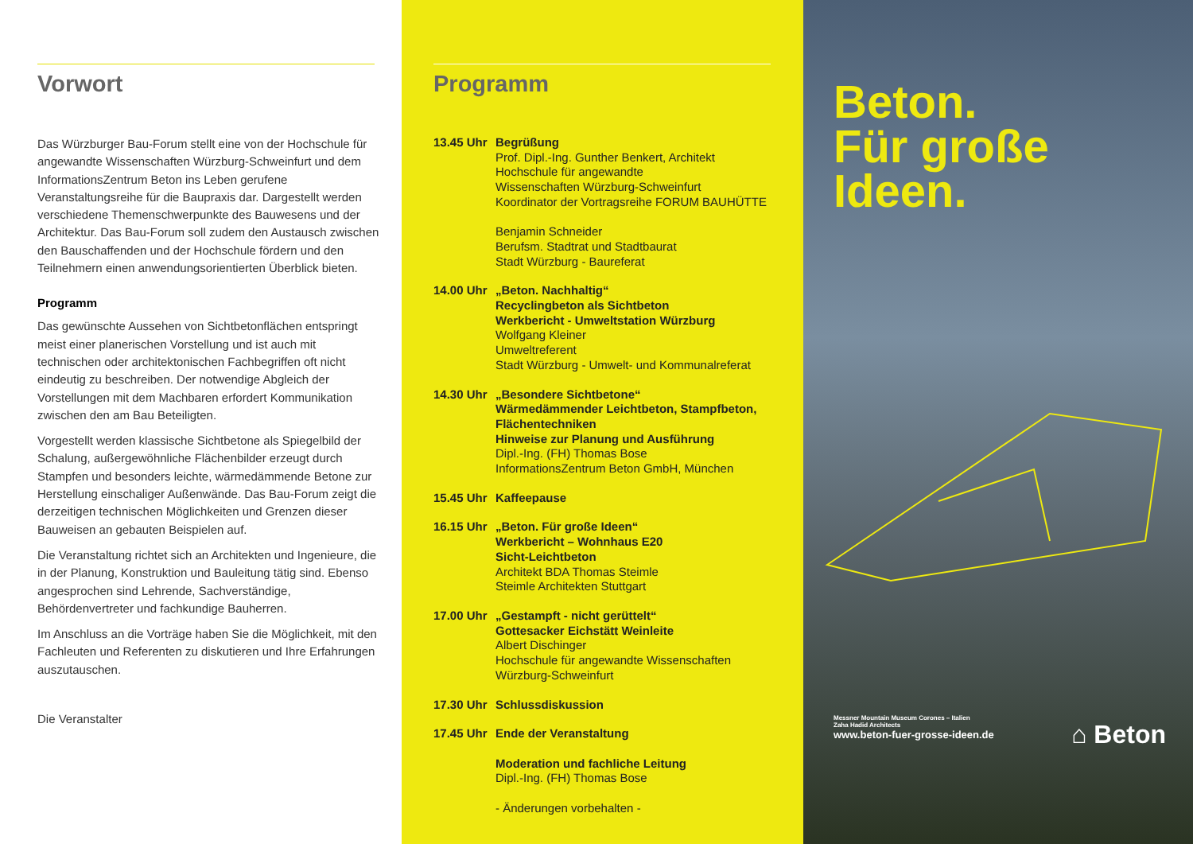Vorwort
Das Würzburger Bau-Forum stellt eine von der Hochschule für angewandte Wissenschaften Würzburg-Schweinfurt und dem InformationsZentrum Beton ins Leben gerufene Veranstaltungsreihe für die Baupraxis dar. Dargestellt werden verschiedene Themenschwerpunkte des Bauwesens und der Architektur. Das Bau-Forum soll zudem den Austausch zwischen den Bauschaffenden und der Hochschule fördern und den Teilnehmern einen anwendungsorientierten Überblick bieten.
Programm
Das gewünschte Aussehen von Sichtbetonflächen entspringt meist einer planerischen Vorstellung und ist auch mit technischen oder architektonischen Fachbegriffen oft nicht eindeutig zu beschreiben. Der notwendige Abgleich der Vorstellungen mit dem Machbaren erfordert Kommunikation zwischen den am Bau Beteiligten.
Vorgestellt werden klassische Sichtbetone als Spiegelbild der Schalung, außergewöhnliche Flächenbilder erzeugt durch Stampfen und besonders leichte, wärmedämmende Betone zur Herstellung einschaliger Außenwände. Das Bau-Forum zeigt die derzeitigen technischen Möglichkeiten und Grenzen dieser Bauweisen an gebauten Beispielen auf.
Die Veranstaltung richtet sich an Architekten und Ingenieure, die in der Planung, Konstruktion und Bauleitung tätig sind. Ebenso angesprochen sind Lehrende, Sachverständige, Behördenvertreter und fachkundige Bauherren.
Im Anschluss an die Vorträge haben Sie die Möglichkeit, mit den Fachleuten und Referenten zu diskutieren und Ihre Erfahrungen auszutauschen.
Die Veranstalter
Programm
13.45 Uhr
Begrüßung
Prof. Dipl.-Ing. Gunther Benkert, Architekt
Hochschule für angewandte
Wissenschaften Würzburg-Schweinfurt
Koordinator der Vortragsreihe FORUM BAUHÜTTE
Benjamin Schneider
Berufsm. Stadtrat und Stadtbaurat
Stadt Würzburg - Baureferat
14.00 Uhr
„Beton. Nachhaltig“
Recyclingbeton als Sichtbeton
Werkbericht - Umweltstation Würzburg
Wolfgang Kleiner
Umweltreferent
Stadt Würzburg - Umwelt- und Kommunalreferat
14.30 Uhr
„Besondere Sichtbetone“
Wärmedämmender Leichtbeton, Stampfbeton, Flächentechniken
Hinweise zur Planung und Ausführung
Dipl.-Ing. (FH) Thomas Bose
InformationsZentrum Beton GmbH, München
15.45 Uhr
Kaffeepause
16.15 Uhr
„Beton. Für große Ideen“
Werkbericht – Wohnhaus E20
Sicht-Leichtbeton
Architekt BDA Thomas Steimle
Steimle Architekten Stuttgart
17.00 Uhr
„Gestampft - nicht gerüttelt“
Gottesacker Eichstätt Weinleite
Albert Dischinger
Hochschule für angewandte Wissenschaften
Würzburg-Schweinfurt
17.30 Uhr
Schlussdiskussion
17.45 Uhr
Ende der Veranstaltung
Moderation und fachliche Leitung
Dipl.-Ing. (FH) Thomas Bose
- Änderungen vorbehalten -
Beton.
Für große
Ideen.
Messner Mountain Museum Corones – Italien
Zaha Hadid Architects
www.beton-fuer-grosse-ideen.de
⌂ Beton